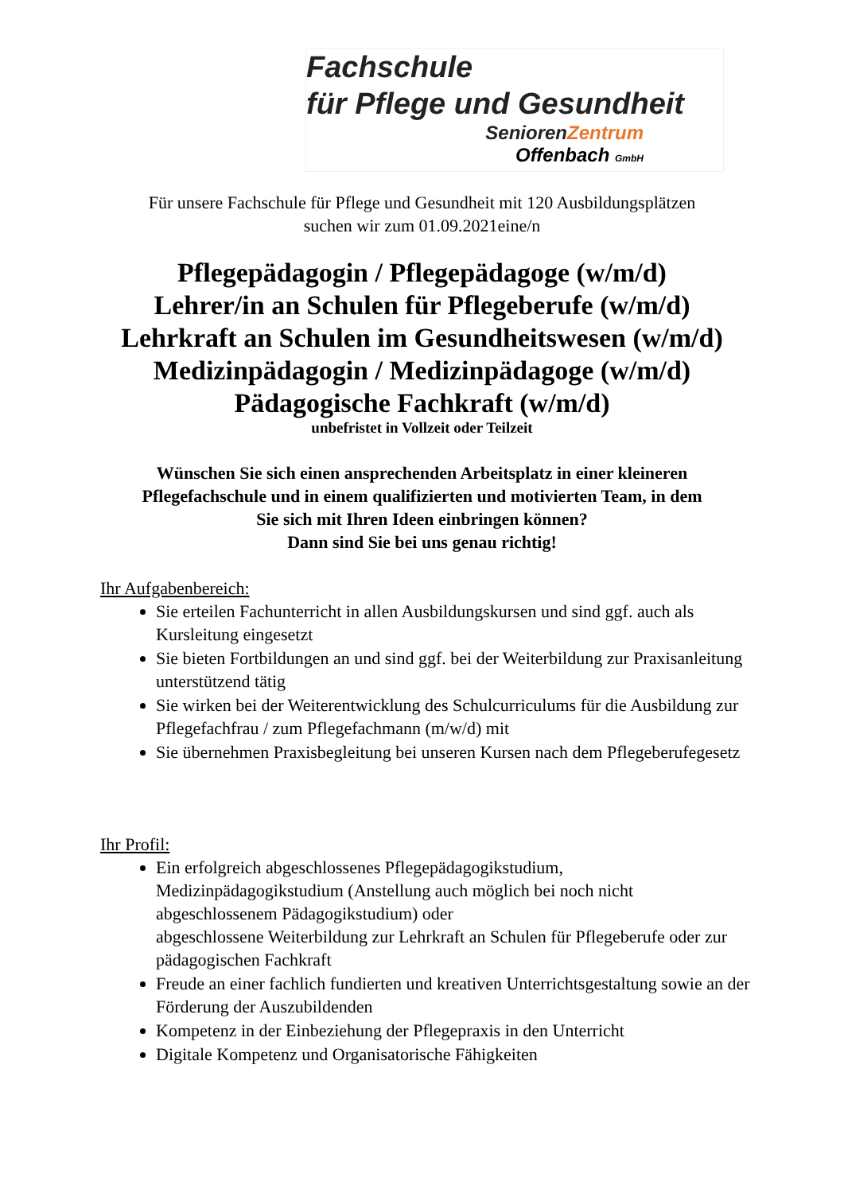Fachschule
für Pflege und Gesundheit
Senioren Zentrum
Offenbach GmbH
Für unsere Fachschule für Pflege und Gesundheit mit 120 Ausbildungsplätzen
suchen wir zum 01.09.2021eine/n
Pflegepädagogin / Pflegepädagoge (w/m/d)
Lehrer/in an Schulen für Pflegeberufe (w/m/d)
Lehrkraft an Schulen im Gesundheitswesen (w/m/d)
Medizinpädagogin / Medizinpädagoge (w/m/d)
Pädagogische Fachkraft (w/m/d)
unbefristet in Vollzeit oder Teilzeit
Wünschen Sie sich einen ansprechenden Arbeitsplatz in einer kleineren
Pflegefachschule und in einem qualifizierten und motivierten Team, in dem
Sie sich mit Ihren Ideen einbringen können?
Dann sind Sie bei uns genau richtig!
Ihr Aufgabenbereich:
Sie erteilen Fachunterricht in allen Ausbildungskursen und sind ggf. auch als Kursleitung eingesetzt
Sie bieten Fortbildungen an und sind ggf. bei der Weiterbildung zur Praxisanleitung unterstützend tätig
Sie wirken bei der Weiterentwicklung des Schulcurriculums für die Ausbildung zur Pflegefachfrau / zum Pflegefachmann (m/w/d) mit
Sie übernehmen Praxisbegleitung bei unseren Kursen nach dem Pflegeberufegesetz
Ihr Profil:
Ein erfolgreich abgeschlossenes Pflegepädagogikstudium, Medizinpädagogikstudium (Anstellung auch möglich bei noch nicht abgeschlossenem Pädagogikstudium) oder
abgeschlossene Weiterbildung zur Lehrkraft an Schulen für Pflegeberufe oder zur pädagogischen Fachkraft
Freude an einer fachlich fundierten und kreativen Unterrichtsgestaltung sowie an der Förderung der Auszubildenden
Kompetenz in der Einbeziehung der Pflegepraxis in den Unterricht
Digitale Kompetenz und Organisatorische Fähigkeiten